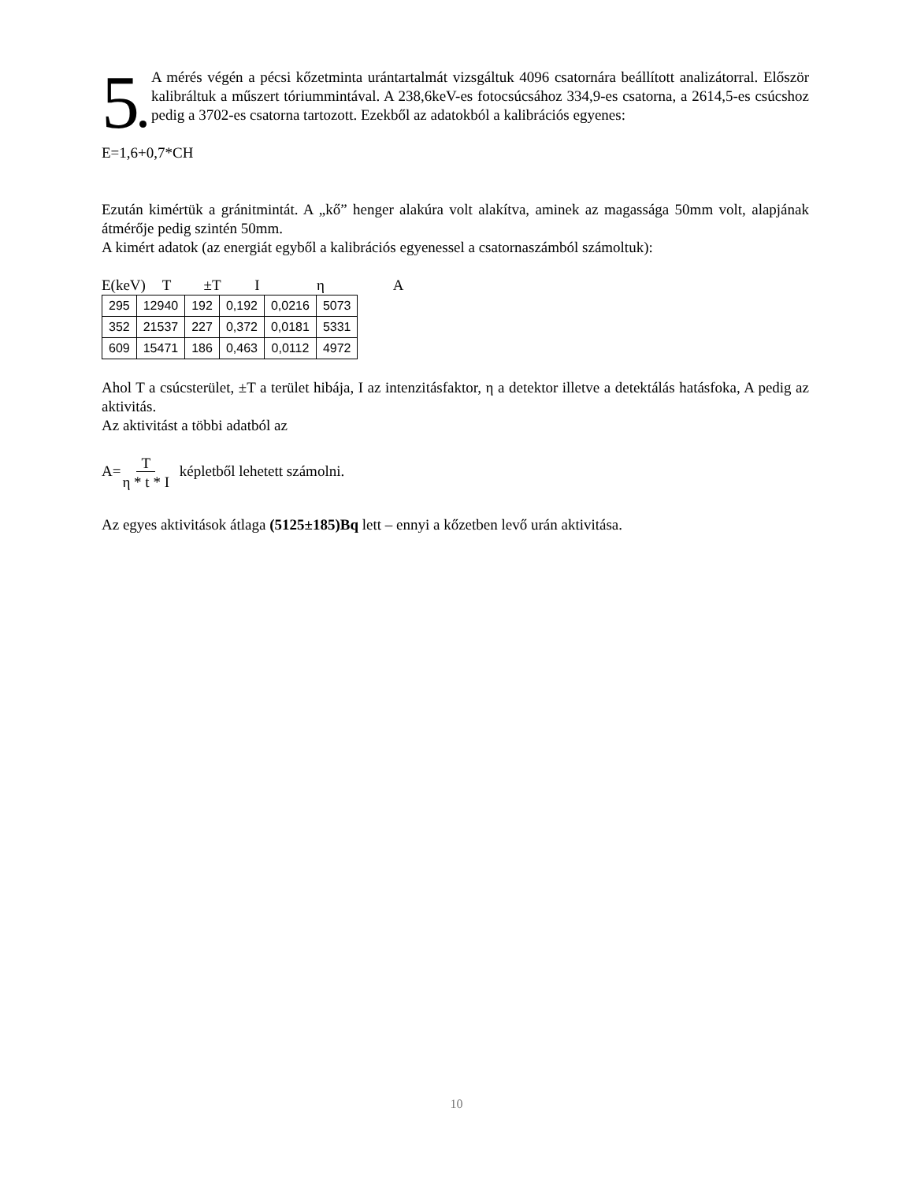5 A mérés végén a pécsi kőzetminta urántartalmát vizsgáltuk 4096 csatornára beállított analizátorral. Először kalibráltuk a műszert tóriummintával. A 238,6keV-es fotocsúcsához 334,9-es csatorna, a 2614,5-es csúcshoz pedig a 3702-es csatorna tartozott. Ezekből az adatokból a kalibrációs egyenes:
E=1,6+0,7*CH
Ezután kimértük a gránitmintát. A „kő” henger alakúra volt alakítva, aminek az magassága 50mm volt, alapjának átmérője pedig szintén 50mm.
A kimért adatok (az energiát egyből a kalibrációs egyenessel a csatornaszámból számoltuk):
E(keV) T ±T I η A
| 295 | 12940 | 192 | 0,192 | 0,0216 | 5073 |
| 352 | 21537 | 227 | 0,372 | 0,0181 | 5331 |
| 609 | 15471 | 186 | 0,463 | 0,0112 | 4972 |
Ahol T a csúcsterület, ±T a terület hibája, I az intenzitásfaktor, η a detektor illetve a detektálás hatásfoka, A pedig az aktivitás.
Az aktivitást a többi adatból az
A=T
η * t * I képletből lehetett számolni.
Az egyes aktivitások átlaga (5125±185)Bq lett – ennyi a kőzetben levő urán aktivitása.
10